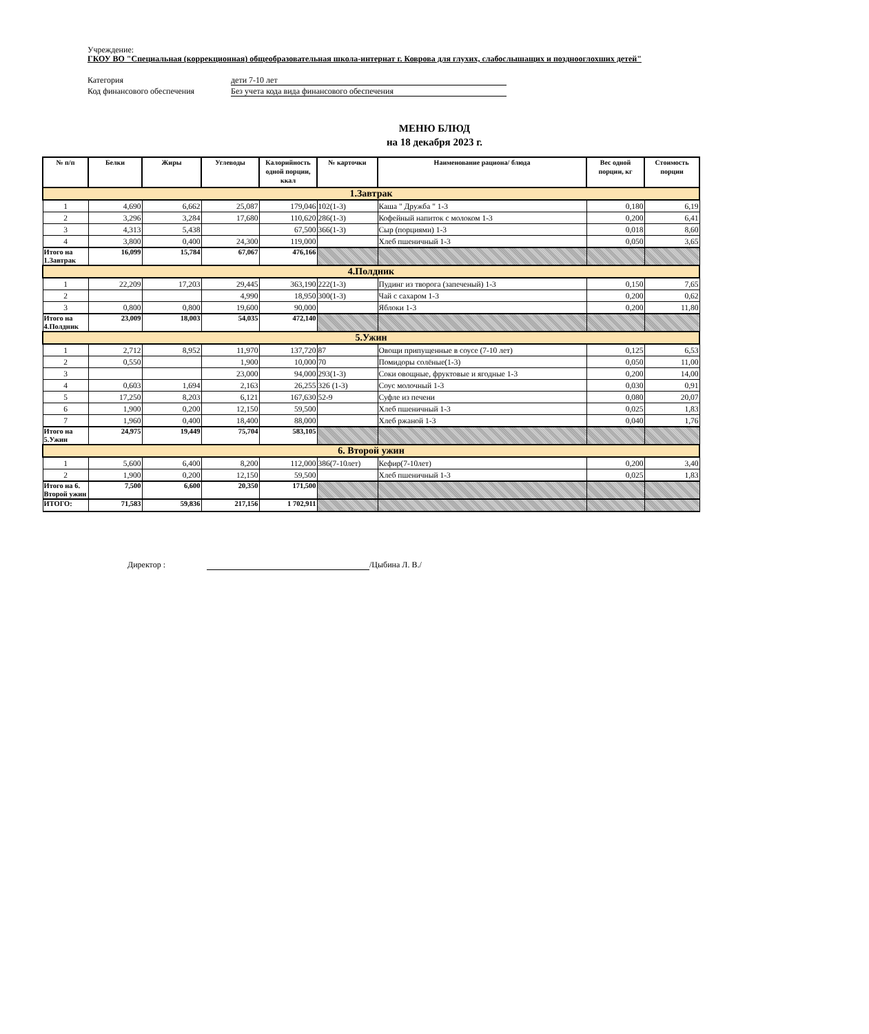Учреждение:
ГКОУ ВО "Специальная (коррекционная) общеобразовательная школа-интернат г. Коврова для глухих, слабослышащих и позднооглохших детей"
Категория дети 7-10 лет
Код финансового обеспечения Без учета кода вида финансового обеспечения
МЕНЮ БЛЮД
на 18 декабря 2023 г.
| № п/п | Белки | Жиры | Углеводы | Калорийность одной порции, ккал | № карточки | Наименование рациона/ блюда | Вес одной порции, кг | Стоимость порции |
| --- | --- | --- | --- | --- | --- | --- | --- | --- |
| 1.Завтрак | | | | | | | | |
| 1 | 4,690 | 6,662 | 25,087 | 179,046 | 102(1-3) | Каша " Дружба " 1-3 | 0,180 | 6,19 |
| 2 | 3,296 | 3,284 | 17,680 | 110,620 | 286(1-3) | Кофейный напиток с молоком 1-3 | 0,200 | 6,41 |
| 3 | 4,313 | 5,438 | | 67,500 | 366(1-3) | Сыр (порциями) 1-3 | 0,018 | 8,60 |
| 4 | 3,800 | 0,400 | 24,300 | 119,000 | | Хлеб пшеничный 1-3 | 0,050 | 3,65 |
| Итого на 1.Завтрак | 16,099 | 15,784 | 67,067 | 476,166 | | | | |
| 4.Полдник | | | | | | | | |
| 1 | 22,209 | 17,203 | 29,445 | 363,190 | 222(1-3) | Пудинг из творога (запеченый) 1-3 | 0,150 | 7,65 |
| 2 | | | 4,990 | 18,950 | 300(1-3) | Чай с сахаром 1-3 | 0,200 | 0,62 |
| 3 | 0,800 | 0,800 | 19,600 | 90,000 | | Яблоки 1-3 | 0,200 | 11,80 |
| Итого на 4.Полдник | 23,009 | 18,003 | 54,035 | 472,140 | | | | |
| 5.Ужин | | | | | | | | |
| 1 | 2,712 | 8,952 | 11,970 | 137,720 | 87 | Овощи припущенные в соусе (7-10 лет) | 0,125 | 6,53 |
| 2 | 0,550 | | 1,900 | 10,000 | 70 | Помидоры солёные(1-3) | 0,050 | 11,00 |
| 3 | | | 23,000 | 94,000 | 293(1-3) | Соки овощные, фруктовые и ягодные 1-3 | 0,200 | 14,00 |
| 4 | 0,603 | 1,694 | 2,163 | 26,255 | 326 (1-3) | Соус молочный 1-3 | 0,030 | 0,91 |
| 5 | 17,250 | 8,203 | 6,121 | 167,630 | 52-9 | Суфле из печени | 0,080 | 20,07 |
| 6 | 1,900 | 0,200 | 12,150 | 59,500 | | Хлеб пшеничный 1-3 | 0,025 | 1,83 |
| 7 | 1,960 | 0,400 | 18,400 | 88,000 | | Хлеб ржаной 1-3 | 0,040 | 1,76 |
| Итого на 5.Ужин | 24,975 | 19,449 | 75,704 | 583,105 | | | | |
| 6. Второй ужин | | | | | | | | |
| 1 | 5,600 | 6,400 | 8,200 | 112,000 | 386(7-10лет) | Кефир(7-10лет) | 0,200 | 3,40 |
| 2 | 1,900 | 0,200 | 12,150 | 59,500 | | Хлеб пшеничный 1-3 | 0,025 | 1,83 |
| Итого на 6. Второй ужин | 7,500 | 6,600 | 20,350 | 171,500 | | | | |
| ИТОГО: | 71,583 | 59,836 | 217,156 | 1 702,911 | | | | |
Директор : /Цыбина Л. В./